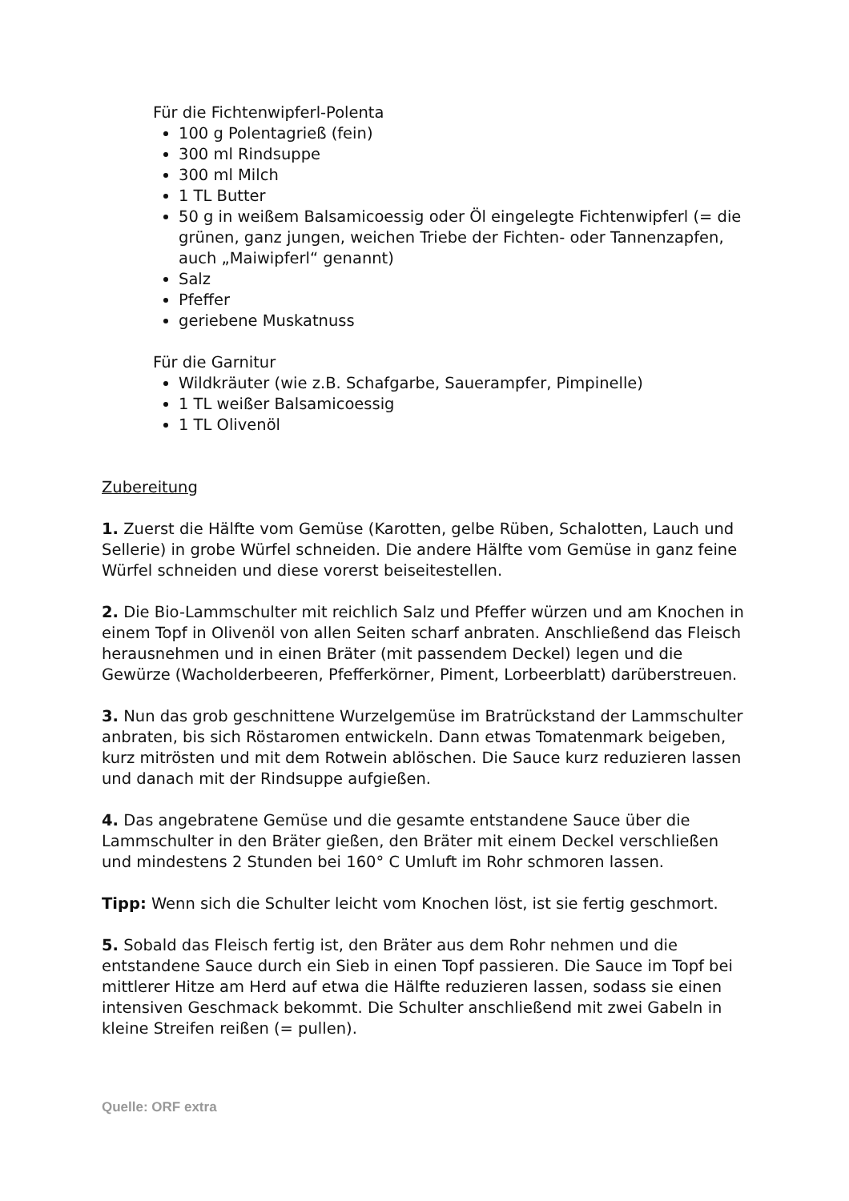Für die Fichtenwipferl-Polenta
100 g Polentagrieß (fein)
300 ml Rindsuppe
300 ml Milch
1 TL Butter
50 g in weißem Balsamicoessig oder Öl eingelegte Fichtenwipferl (= die grünen, ganz jungen, weichen Triebe der Fichten- oder Tannenzapfen, auch „Maiwipferl“ genannt)
Salz
Pfeffer
geriebene Muskatnuss
Für die Garnitur
Wildkräuter (wie z.B. Schafgarbe, Sauerampfer, Pimpinelle)
1 TL weißer Balsamicoessig
1 TL Olivenöl
Zubereitung
1. Zuerst die Hälfte vom Gemüse (Karotten, gelbe Rüben, Schalotten, Lauch und Sellerie) in grobe Würfel schneiden. Die andere Hälfte vom Gemüse in ganz feine Würfel schneiden und diese vorerst beiseitestellen.
2. Die Bio-Lammschulter mit reichlich Salz und Pfeffer würzen und am Knochen in einem Topf in Olivenöl von allen Seiten scharf anbraten. Anschließend das Fleisch herausnehmen und in einen Bräter (mit passendem Deckel) legen und die Gewürze (Wacholderbeeren, Pfefferkörner, Piment, Lorbeerblatt) darüberstreuen.
3. Nun das grob geschnittene Wurzelgemüse im Bratrückstand der Lammschulter anbraten, bis sich Röstaromen entwickeln. Dann etwas Tomatenmark beigeben, kurz mitrösten und mit dem Rotwein ablöschen. Die Sauce kurz reduzieren lassen und danach mit der Rindsuppe aufgießen.
4. Das angebratene Gemüse und die gesamte entstandene Sauce über die Lammschulter in den Bräter gießen, den Bräter mit einem Deckel verschließen und mindestens 2 Stunden bei 160° C Umluft im Rohr schmoren lassen.
Tipp: Wenn sich die Schulter leicht vom Knochen löst, ist sie fertig geschmort.
5. Sobald das Fleisch fertig ist, den Bräter aus dem Rohr nehmen und die entstandene Sauce durch ein Sieb in einen Topf passieren. Die Sauce im Topf bei mittlerer Hitze am Herd auf etwa die Hälfte reduzieren lassen, sodass sie einen intensiven Geschmack bekommt. Die Schulter anschließend mit zwei Gabeln in kleine Streifen reißen (= pullen).
Quelle: ORF extra